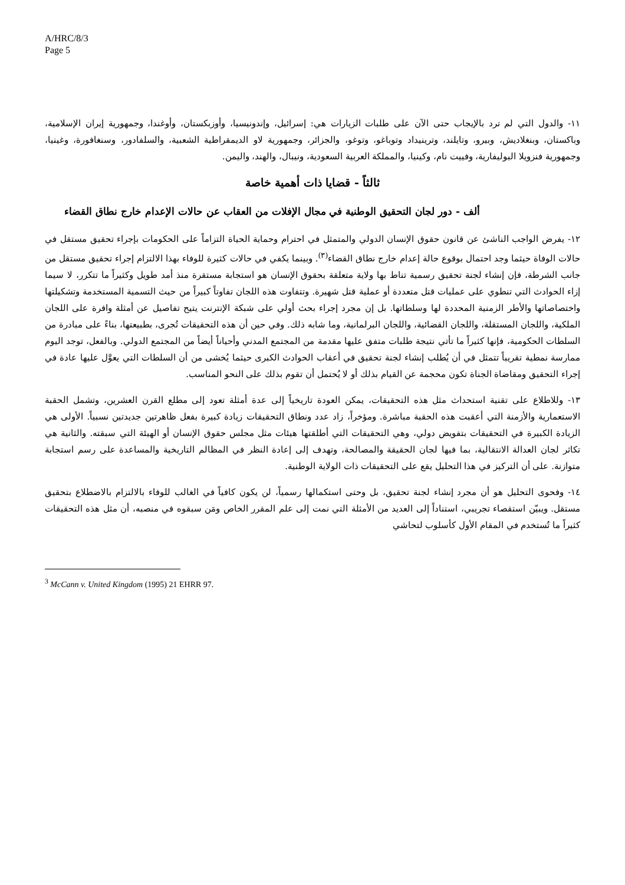A/HRC/8/3
Page 5
١١- والدول التي لم ترد بالإيجاب حتى الآن على طلبات الزيارات هي: إسرائيل، وإندونيسيا، وأوزبكستان، وأوغندا، وجمهورية إيران الإسلامية، وباكستان، وبنغلاديش، وبيرو، وتايلند، وترينيداد وتوباغو، وتوغو، والجزائر، وجمهورية لاو الديمقراطية الشعبية، والسلفادور، وسنغافورة، وغينيا، وجمهورية فنزويلا البوليفارية، وفييت نام، وكينيا، والمملكة العربية السعودية، ونيبال، والهند، واليمن.
ثالثاً - قضايا ذات أهمية خاصة
ألف - دور لجان التحقيق الوطنية في مجال الإفلات من العقاب عن حالات الإعدام خارج نطاق القضاء
١٢- يفرض الواجب الناشئ عن قانون حقوق الإنسان الدولي والمتمثل في احترام وحماية الحياة التزاماً على الحكومات بإجراء تحقيق مستقل في حالات الوفاة حيثما وجد احتمال بوقوع حالة إعدام خارج نطاق القضاء<sup>(٣)</sup>. وبينما يكفي في حالات كثيرة للوفاء بهذا الالتزام إجراء تحقيق مستقل من جانب الشرطة، فإن إنشاء لجنة تحقيق رسمية تناط بها ولاية متعلقة بحقوق الإنسان هو استجابة مستقرة منذ أمد طويل وكثيراً ما تتكرر، لا سيما إزاء الحوادث التي تنطوي على عمليات قتل متعددة أو عملية قتل شهيرة. وتتفاوت هذه اللجان تفاوتاً كبيراً من حيث التسمية المستخدمة وتشكيلتها واختصاصاتها والأطر الزمنية المحددة لها وسلطاتها. بل إن مجرد إجراء بحث أولي على شبكة الإنترنت يتيح تفاصيل عن أمثلة وافرة على اللجان الملكية، واللجان المستقلة، واللجان القضائية، واللجان البرلمانية، وما شابه ذلك. وفي حين أن هذه التحقيقات تُجرى، بطبيعتها، بناءً على مبادرة من السلطات الحكومية، فإنها كثيراً ما تأتي نتيجة طلبات متفق عليها مقدمة من المجتمع المدني وأحياناً أيضاً من المجتمع الدولي. وبالفعل، توجد اليوم ممارسة نمطية تقريباً تتمثل في أن يُطلب إنشاء لجنة تحقيق في أعقاب الحوادث الكبرى حيثما يُخشى من أن السلطات التي يعوَّل عليها عادة في إجراء التحقيق ومقاضاة الجناة تكون محجمة عن القيام بذلك أو لا يُحتمل أن تقوم بذلك على النحو المناسب.
١٣- وللاطلاع على تقنية استحداث مثل هذه التحقيقات، يمكن العودة تاريخياً إلى عدة أمثلة تعود إلى مطلع القرن العشرين، وتشمل الحقبة الاستعمارية والأزمنة التي أعقبت هذه الحقبة مباشرة. ومؤخراً، زاد عدد ونطاق التحقيقات زيادة كبيرة بفعل ظاهرتين جديدتين نسبياً. الأولى هي الزيادة الكبيرة في التحقيقات بتفويض دولي، وهي التحقيقات التي أطلقتها هيئات مثل مجلس حقوق الإنسان أو الهيئة التي سبقته. والثانية هي تكاثر لجان العدالة الانتقالية، بما فيها لجان الحقيقة والمصالحة، وتهدف إلى إعادة النظر في المظالم التاريخية والمساعدة على رسم استجابة متوازنة. على أن التركيز في هذا التحليل يقع على التحقيقات ذات الولاية الوطنية.
١٤- وفحوى التحليل هو أن مجرد إنشاء لجنة تحقيق، بل وحتى استكمالها رسمياً، لن يكون كافياً في الغالب للوفاء بالالتزام بالاضطلاع بتحقيق مستقل. ويبيّن استقصاء تجريبي، استناداً إلى العديد من الأمثلة التي نمت إلى علم المقرر الخاص ومَن سبقوه في منصبه، أن مثل هذه التحقيقات كثيراً ما تُستخدم في المقام الأول كأسلوب لتحاشي
<sup>3</sup> McCann v. United Kingdom (1995) 21 EHRR 97.